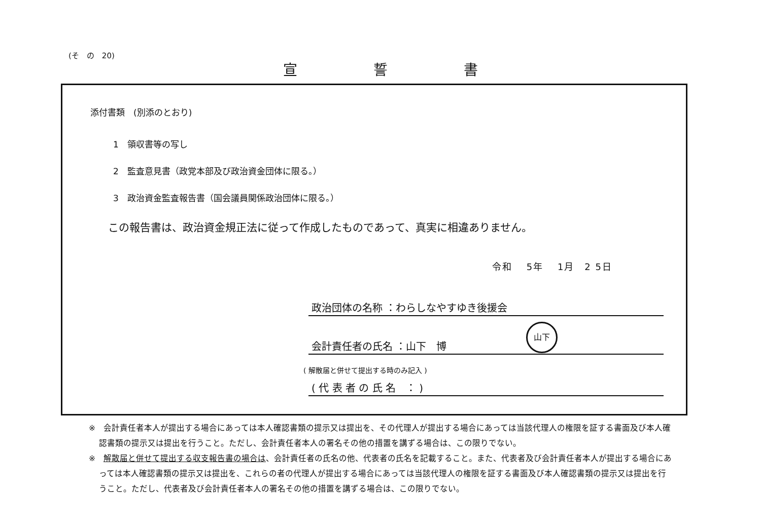(そ　の　20)
宣誓書
添付書類　(別添のとおり)
1　領収書等の写し
2　監査意見書（政党本部及び政治資金団体に限る。）
3　政治資金監査報告書（国会議員関係政治団体に限る。）
この報告書は、政治資金規正法に従って作成したものであって、真実に相違ありません。
令和　 5年　 1月　2 5日
政治団体の名称 ：わらしなやすゆき後援会
会計責任者の氏名 ：山下　博 山下
( 解散届と併せて提出する時のみ記入 )
( 代 表 者 の 氏 名　： )
※　会計責任者本人が提出する場合にあっては本人確認書類の提示又は提出を、その代理人が提出する場合にあっては当該代理人の権限を証する書面及び本人確認書類の提示又は提出を行うこと。ただし、会計責任者本人の署名その他の措置を講ずる場合は、この限りでない。
※　解散届と併せて提出する収支報告書の場合は、会計責任者の氏名の他、代表者の氏名を記載すること。また、代表者及び会計責任者本人が提出する場合にあっては本人確認書類の提示又は提出を、これらの者の代理人が提出する場合にあっては当該代理人の権限を証する書面及び本人確認書類の提示又は提出を行うこと。ただし、代表者及び会計責任者本人の署名その他の措置を講ずる場合は、この限りでない。